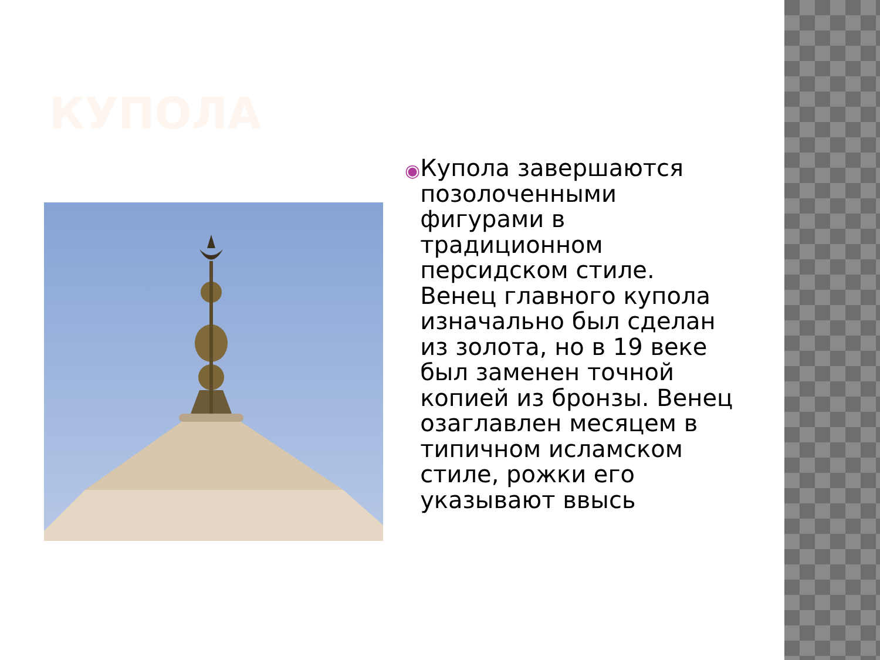КУПОЛА
◉
Купола завершаются позолоченными фигурами в традиционном персидском стиле. Венец главного купола изначально был сделан из золота, но в 19 веке был заменен точной копией из бронзы. Венец озаглавлен месяцем в типичном исламском стиле, рожки его указывают ввысь